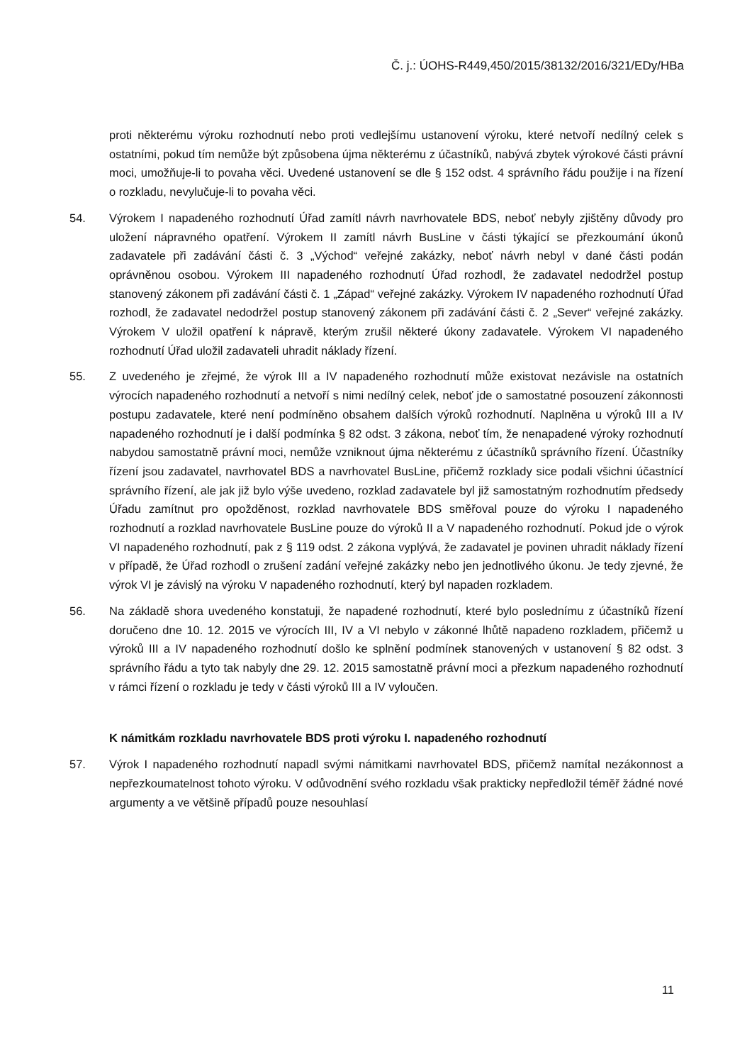Č. j.: ÚOHS-R449,450/2015/38132/2016/321/EDy/HBa
proti některému výroku rozhodnutí nebo proti vedlejšímu ustanovení výroku, které netvoří nedílný celek s ostatními, pokud tím nemůže být způsobena újma některému z účastníků, nabývá zbytek výrokové části právní moci, umožňuje-li to povaha věci. Uvedené ustanovení se dle § 152 odst. 4 správního řádu použije i na řízení o rozkladu, nevylučuje-li to povaha věci.
54. Výrokem I napadeného rozhodnutí Úřad zamítl návrh navrhovatele BDS, neboť nebyly zjištěny důvody pro uložení nápravného opatření. Výrokem II zamítl návrh BusLine v části týkající se přezkoumání úkonů zadavatele při zadávání části č. 3 „Východ“ veřejné zakázky, neboť návrh nebyl v dané části podán oprávněnou osobou. Výrokem III napadeného rozhodnutí Úřad rozhodl, že zadavatel nedodržel postup stanovený zákonem při zadávání části č. 1 „Západ“ veřejné zakázky. Výrokem IV napadeného rozhodnutí Úřad rozhodl, že zadavatel nedodržel postup stanovený zákonem při zadávání části č. 2 „Sever“ veřejné zakázky. Výrokem V uložil opatření k nápravě, kterým zrušil některé úkony zadavatele. Výrokem VI napadeného rozhodnutí Úřad uložil zadavateli uhradit náklady řízení.
55. Z uvedeného je zřejmé, že výrok III a IV napadeného rozhodnutí může existovat nezávisle na ostatních výrocích napadeného rozhodnutí a netvoří s nimi nedílný celek, neboť jde o samostatné posouzení zákonnosti postupu zadavatele, které není podmíněno obsahem dalších výroků rozhodnutí. Naplněna u výroků III a IV napadeného rozhodnutí je i další podmínka § 82 odst. 3 zákona, neboť tím, že nenapadené výroky rozhodnutí nabydou samostatně právní moci, nemůže vzniknout újma některému z účastníků správního řízení. Účastníky řízení jsou zadavatel, navrhovatel BDS a navrhovatel BusLine, přičemž rozklady sice podali všichni účastnící správního řízení, ale jak již bylo výše uvedeno, rozklad zadavatele byl již samostatným rozhodnutím předsedy Úřadu zamítnut pro opožděnost, rozklad navrhovatele BDS směřoval pouze do výroku I napadeného rozhodnutí a rozklad navrhovatele BusLine pouze do výroků II a V napadeného rozhodnutí. Pokud jde o výrok VI napadeného rozhodnutí, pak z § 119 odst. 2 zákona vyplývá, že zadavatel je povinen uhradit náklady řízení v případě, že Úřad rozhodl o zrušení zadání veřejné zakázky nebo jen jednotlivého úkonu. Je tedy zjevné, že výrok VI je závislý na výroku V napadeného rozhodnutí, který byl napaden rozkladem.
56. Na základě shora uvedeného konstatuji, že napadené rozhodnutí, které bylo poslednímu z účastníků řízení doručeno dne 10. 12. 2015 ve výrocích III, IV a VI nebylo v zákonné lhůtě napadeno rozkladem, přičemž u výroků III a IV napadeného rozhodnutí došlo ke splnění podmínek stanovených v ustanovení § 82 odst. 3 správního řádu a tyto tak nabyly dne 29. 12. 2015 samostatně právní moci a přezkum napadeného rozhodnutí v rámci řízení o rozkladu je tedy v části výroků III a IV vyloučen.
K námitkám rozkladu navrhovatele BDS proti výroku I. napadeného rozhodnutí
57. Výrok I napadeného rozhodnutí napadl svými námitkami navrhovatel BDS, přičemž namítal nezákonnost a nepřezkoumatelnost tohoto výroku. V odůvodnění svého rozkladu však prakticky nepředložil téměř žádné nové argumenty a ve většině případů pouze nesouhlasí
11